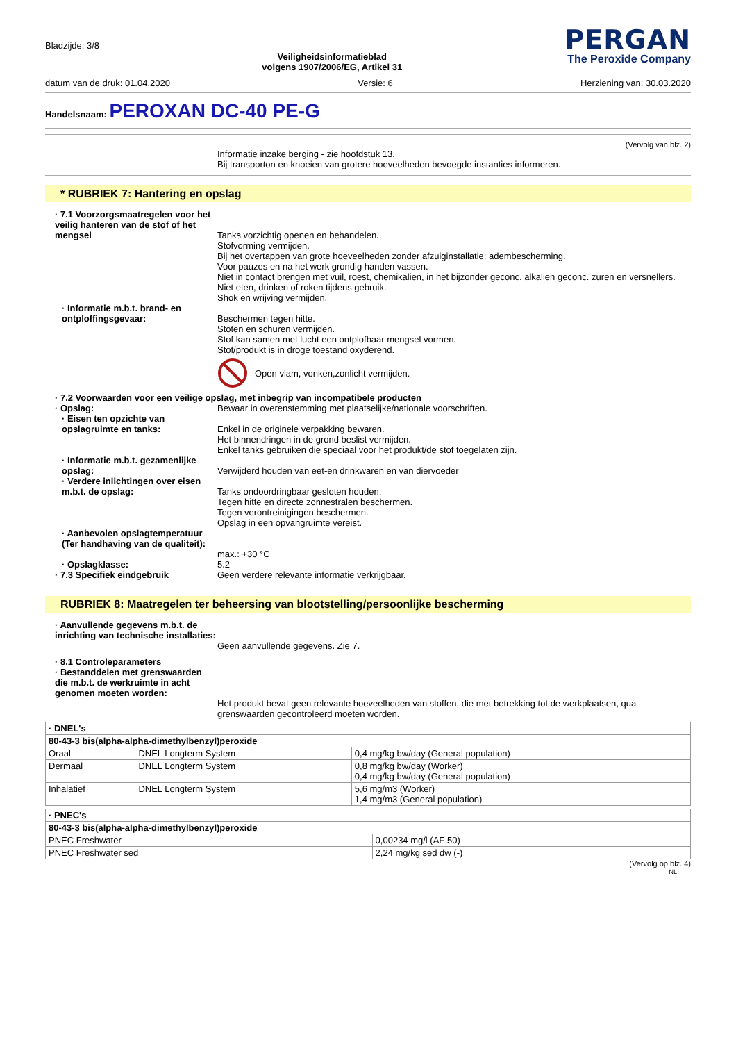Bladzijde: 3/8
Veiligheidsinformatieblad
volgens 1907/2006/EG, Artikel 31
PERGAN
The Peroxide Company
datum van de druk: 01.04.2020 Versie: 6 Herziening van: 30.03.2020
Handelsnaam: PEROXAN DC-40 PE-G
(Vervolg van blz. 2)
Informatie inzake berging - zie hoofdstuk 13.
Bij transporton en knoeien van grotere hoeveelheden bevoegde instanties informeren.
* RUBRIEK 7: Hantering en opslag
· 7.1 Voorzorgsmaatregelen voor het veilig hanteren van de stof of het mengsel
Tanks vorzichtig openen en behandelen.
Stofvorming vermijden.
Bij het overtappen van grote hoeveelheden zonder afzuiginstallatie: adembescherming.
Voor pauzes en na het werk grondig handen vassen.
Niet in contact brengen met vuil, roest, chemikalien, in het bijzonder geconc. alkalien geconc. zuren en versnellers.
Niet eten, drinken of roken tijdens gebruik.
Shok en wrijving vermijden.
· Informatie m.b.t. brand- en ontploffingsgevaar:
Beschermen tegen hitte.
Stoten en schuren vermijden.
Stof kan samen met lucht een ontplofbaar mengsel vormen.
Stof/produkt is in droge toestand oxyderend.
Open vlam, vonken,zonlicht vermijden.
· 7.2 Voorwaarden voor een veilige opslag, met inbegrip van incompatibele producten
· Opslag:
Bewaar in overenstemming met plaatselijke/nationale voorschriften.
· Eisen ten opzichte van opslagruimte en tanks:
Enkel in de originele verpakking bewaren.
Het binnendringen in de grond beslist vermijden.
Enkel tanks gebruiken die speciaal voor het produkt/de stof toegelaten zijn.
· Informatie m.b.t. gezamenlijke opslag:
Verwijderd houden van eet-en drinkwaren en van diervoeder
· Verdere inlichtingen over eisen m.b.t. de opslag:
Tanks ondoordringbaar gesloten houden.
Tegen hitte en directe zonnestralen beschermen.
Tegen verontreinigingen beschermen.
Opslag in een opvangruimte vereist.
· Aanbevolen opslagtemperatuur (Ter handhaving van de qualiteit):
max.: +30 °C
· Opslagklasse:
5.2
· 7.3 Specifiek eindgebruik
Geen verdere relevante informatie verkrijgbaar.
RUBRIEK 8: Maatregelen ter beheersing van blootstelling/persoonlijke bescherming
· Aanvullende gegevens m.b.t. de inrichting van technische installaties:
Geen aanvullende gegevens. Zie 7.
· 8.1 Controleparameters
· Bestanddelen met grenswaarden die m.b.t. de werkruimte in acht genomen moeten worden:
Het produkt bevat geen relevante hoeveelheden van stoffen, die met betrekking tot de werkplaatsen, qua grenswaarden gecontroleerd moeten worden.
| · DNEL's | | |
| 80-43-3 bis(alpha-alpha-dimethylbenzyl)peroxide | | |
| Oraal | DNEL Longterm System | 0,4 mg/kg bw/day (General population) |
| Dermaal | DNEL Longterm System | 0,8 mg/kg bw/day (Worker) 0,4 mg/kg bw/day (General population) |
| Inhalatief | DNEL Longterm System | 5,6 mg/m3 (Worker) 1,4 mg/m3 (General population) |
| · PNEC's | |
| 80-43-3 bis(alpha-alpha-dimethylbenzyl)peroxide | |
| PNEC Freshwater | 0,00234 mg/l (AF 50) |
| PNEC Freshwater sed | 2,24 mg/kg sed dw (-) |
(Vervolg op blz. 4)
NL